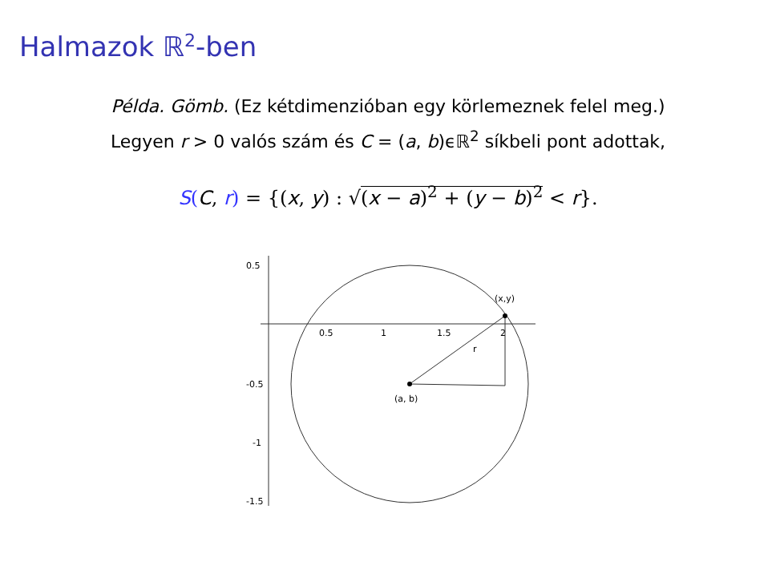Halmazok ℝ<sup>2</sup>-ben
Példa. Gömb. (Ez kétdimenzióban egy körlemeznek felel meg.)
Legyen r > 0 valós szám és C = (a, b)ϵℝ<sup>2</sup> síkbeli pont adottak,
S(C, r) = {(x, y) : √(x − a)<sup>2</sup> + (y − b)<sup>2</sup> < r}.
0.5
-0.5
-1
-1.5
0.5
1
1.5
2
r
(x,y)
(a, b)